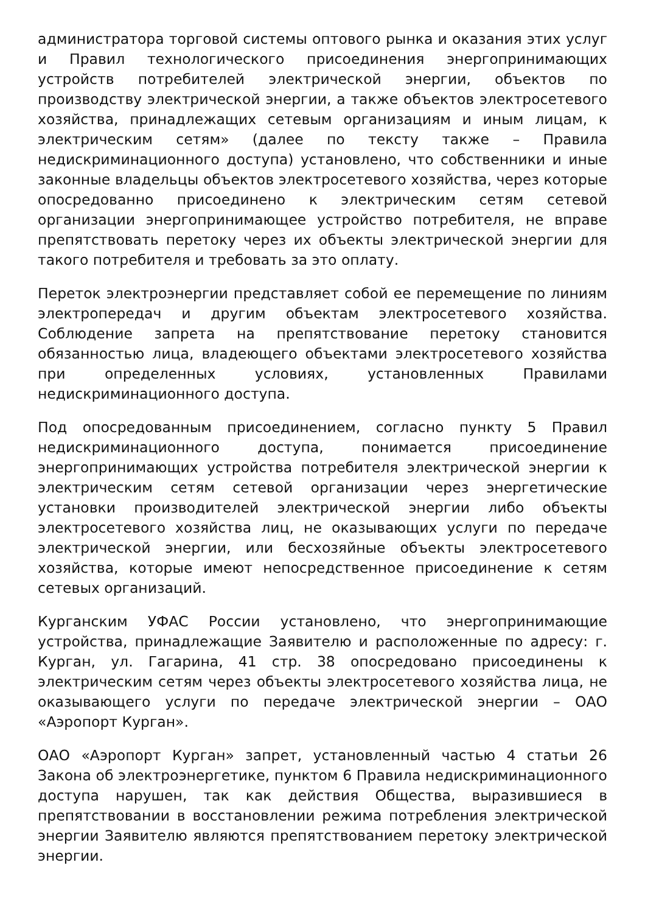администратора торговой системы оптового рынка и оказания этих услуг и Правил технологического присоединения энергопринимающих устройств потребителей электрической энергии, объектов по производству электрической энергии, а также объектов электросетевого хозяйства, принадлежащих сетевым организациям и иным лицам, к электрическим сетям» (далее по тексту также – Правила недискриминационного доступа) установлено, что собственники и иные законные владельцы объектов электросетевого хозяйства, через которые опосредованно присоединено к электрическим сетям сетевой организации энергопринимающее устройство потребителя, не вправе препятствовать перетоку через их объекты электрической энергии для такого потребителя и требовать за это оплату.
Переток электроэнергии представляет собой ее перемещение по линиям электропередач и другим объектам электросетевого хозяйства. Соблюдение запрета на препятствование перетоку становится обязанностью лица, владеющего объектами электросетевого хозяйства при определенных условиях, установленных Правилами недискриминационного доступа.
Под опосредованным присоединением, согласно пункту 5 Правил недискриминационного доступа, понимается присоединение энергопринимающих устройства потребителя электрической энергии к электрическим сетям сетевой организации через энергетические установки производителей электрической энергии либо объекты электросетевого хозяйства лиц, не оказывающих услуги по передаче электрической энергии, или бесхозяйные объекты электросетевого хозяйства, которые имеют непосредственное присоединение к сетям сетевых организаций.
Курганским УФАС России установлено, что энергопринимающие устройства, принадлежащие Заявителю и расположенные по адресу: г. Курган, ул. Гагарина, 41 стр. 38 опосредовано присоединены к электрическим сетям через объекты электросетевого хозяйства лица, не оказывающего услуги по передаче электрической энергии – ОАО «Аэропорт Курган».
ОАО «Аэропорт Курган» запрет, установленный частью 4 статьи 26 Закона об электроэнергетике, пунктом 6 Правила недискриминационного доступа нарушен, так как действия Общества, выразившиеся в препятствовании в восстановлении режима потребления электрической энергии Заявителю являются препятствованием перетоку электрической энергии.